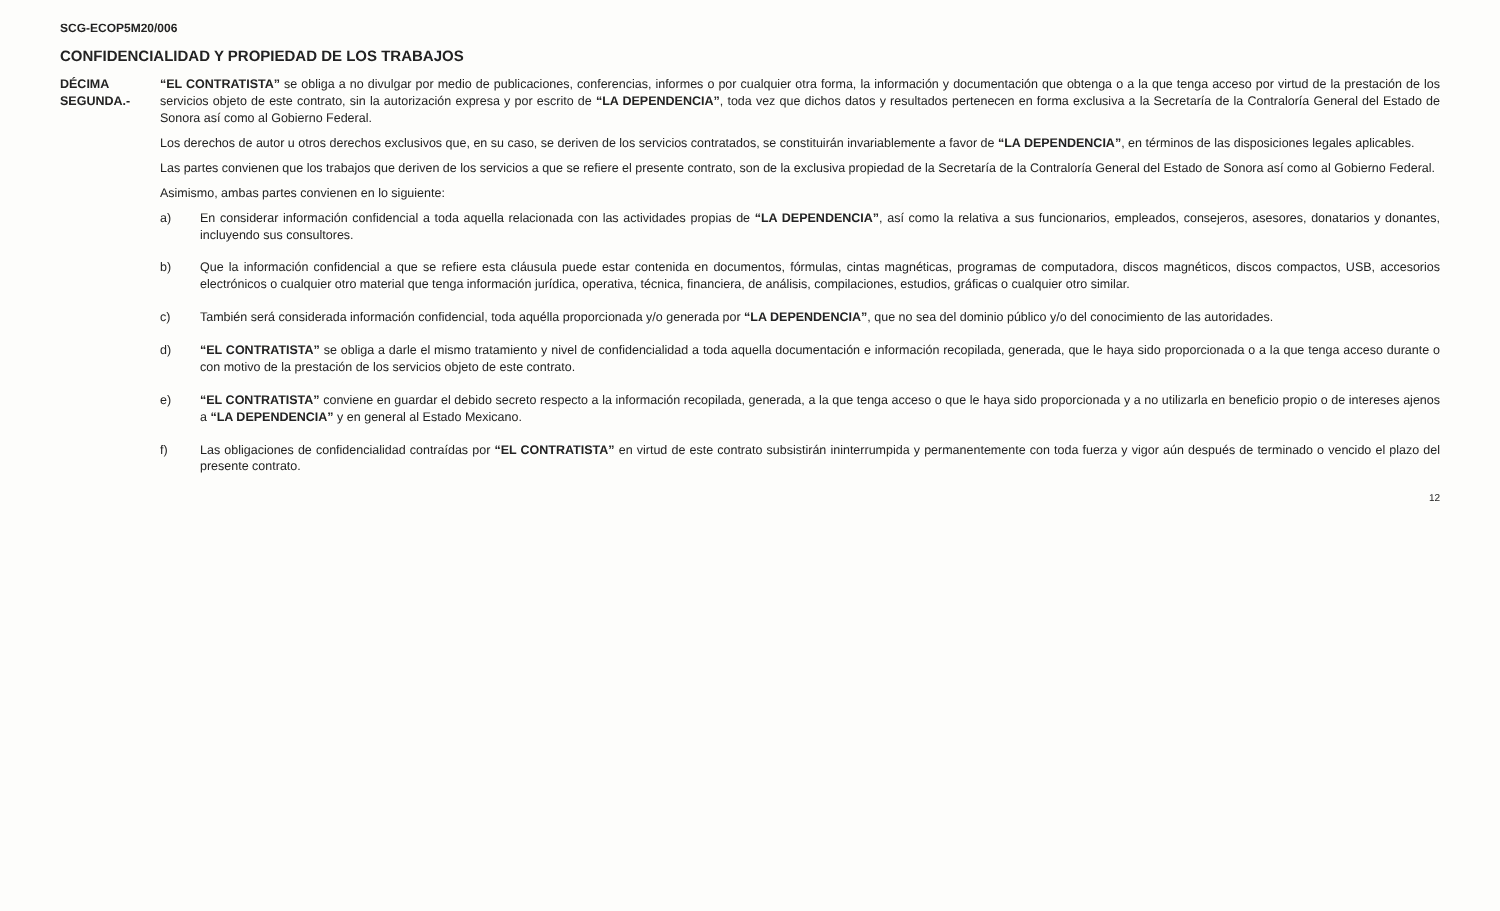SCG-ECOP5M20/006
CONFIDENCIALIDAD Y PROPIEDAD DE LOS TRABAJOS
DÉCIMA SEGUNDA.-
“EL CONTRATISTA” se obliga a no divulgar por medio de publicaciones, conferencias, informes o por cualquier otra forma, la información y documentación que obtenga o a la que tenga acceso por virtud de la prestación de los servicios objeto de este contrato, sin la autorización expresa y por escrito de “LA DEPENDENCIA”, toda vez que dichos datos y resultados pertenecen en forma exclusiva a la Secretaría de la Contraloría General del Estado de Sonora así como al Gobierno Federal.
Los derechos de autor u otros derechos exclusivos que, en su caso, se deriven de los servicios contratados, se constituirán invariablemente a favor de “LA DEPENDENCIA”, en términos de las disposiciones legales aplicables.
Las partes convienen que los trabajos que deriven de los servicios a que se refiere el presente contrato, son de la exclusiva propiedad de la Secretaría de la Contraloría General del Estado de Sonora así como al Gobierno Federal.
Asimismo, ambas partes convienen en lo siguiente:
a) En considerar información confidencial a toda aquella relacionada con las actividades propias de “LA DEPENDENCIA”, así como la relativa a sus funcionarios, empleados, consejeros, asesores, donatarios y donantes, incluyendo sus consultores.
b) Que la información confidencial a que se refiere esta cláusula puede estar contenida en documentos, fórmulas, cintas magnéticas, programas de computadora, discos magnéticos, discos compactos, USB, accesorios electrónicos o cualquier otro material que tenga información jurídica, operativa, técnica, financiera, de análisis, compilaciones, estudios, gráficas o cualquier otro similar.
c) También será considerada información confidencial, toda aquélla proporcionada y/o generada por “LA DEPENDENCIA”, que no sea del dominio público y/o del conocimiento de las autoridades.
d) “EL CONTRATISTA” se obliga a darle el mismo tratamiento y nivel de confidencialidad a toda aquella documentación e información recopilada, generada, que le haya sido proporcionada o a la que tenga acceso durante o con motivo de la prestación de los servicios objeto de este contrato.
e) “EL CONTRATISTA” conviene en guardar el debido secreto respecto a la información recopilada, generada, a la que tenga acceso o que le haya sido proporcionada y a no utilizarla en beneficio propio o de intereses ajenos a “LA DEPENDENCIA” y en general al Estado Mexicano.
f) Las obligaciones de confidencialidad contraídas por “EL CONTRATISTA” en virtud de este contrato subsistirán ininterrumpida y permanentemente con toda fuerza y vigor aún después de terminado o vencido el plazo del presente contrato.
12